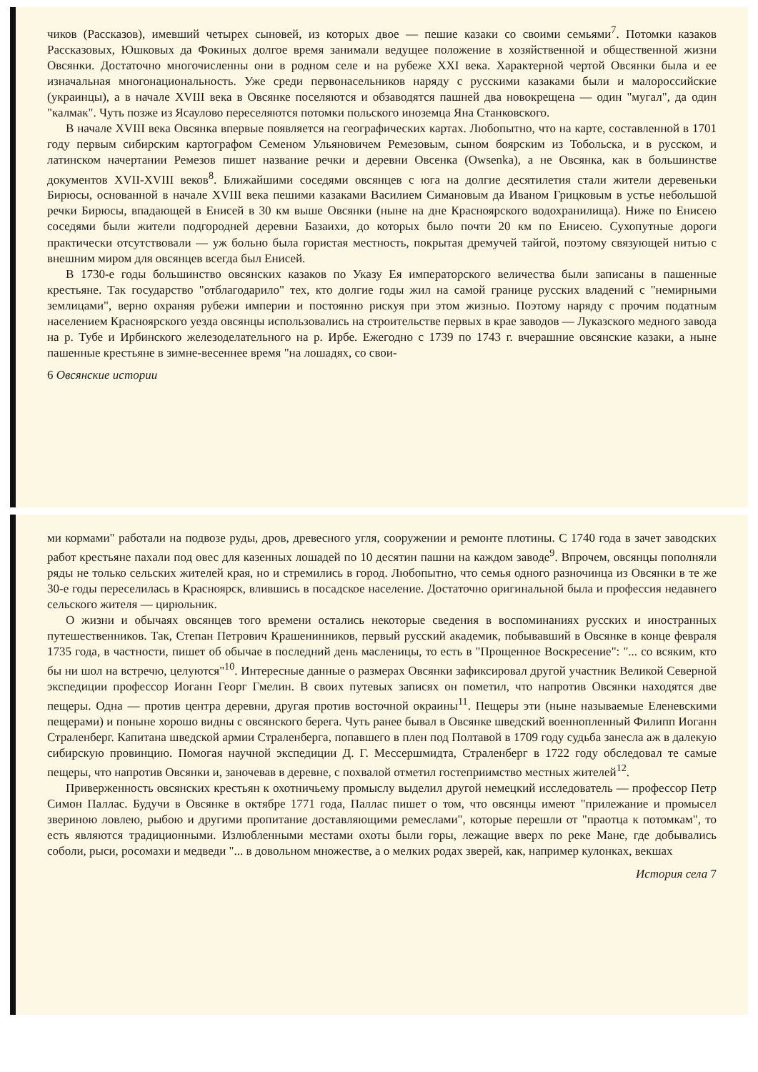чиков (Рассказов), имевший четырех сыновей, из которых двое — пешие казаки со своими семьями<sup>7</sup>. Потомки казаков Рассказовых, Юшковых да Фокиных долгое время занимали ведущее положение в хозяйственной и общественной жизни Овсянки. Достаточно многочисленны они в родном селе и на рубеже XXI века. Характерной чертой Овсянки была и ее изначальная многонациональность. Уже среди первонасельников наряду с русскими казаками были и малороссийские (украинцы), а в начале XVIII века в Овсянке поселяются и обзаводятся пашней два новокрещена — один "мугал", да один "калмак". Чуть позже из Ясаулово переселяются потомки польского иноземца Яна Станковского.
В начале XVIII века Овсянка впервые появляется на географических картах. Любопытно, что на карте, составленной в 1701 году первым сибирским картографом Семеном Ульяновичем Ремезовым, сыном боярским из Тобольска, и в русском, и латинском начертании Ремезов пишет название речки и деревни Овсенка (Owsenka), а не Овсянка, как в большинстве документов XVII-XVIII веков<sup>8</sup>. Ближайшими соседями овсянцев с юга на долгие десятилетия стали жители деревеньки Бирюсы, основанной в начале XVIII века пешими казаками Василием Симановым да Иваном Грицковым в устье небольшой речки Бирюсы, впадающей в Енисей в 30 км выше Овсянки (ныне на дне Красноярского водохранилища). Ниже по Енисею соседями были жители подгородней деревни Базаихи, до которых было почти 20 км по Енисею. Сухопутные дороги практически отсутствовали — уж больно была гористая местность, покрытая дремучей тайгой, поэтому связующей нитью с внешним миром для овсянцев всегда был Енисей.
В 1730-е годы большинство овсянских казаков по Указу Ея императорского величества были записаны в пашенные крестьяне. Так государство "отблагодарило" тех, кто долгие годы жил на самой границе русских владений с "немирными землицами", верно охраняя рубежи империи и постоянно рискуя при этом жизнью. Поэтому наряду с прочим податным населением Красноярского уезда овсянцы использовались на строительстве первых в крае заводов — Луказского медного завода на р. Тубе и Ирбинского железоделательного на р. Ирбе. Ежегодно с 1739 по 1743 г. вчерашние овсянские казаки, а ныне пашенные крестьяне в зимне-весеннее время "на лошадях, со свои-
6 Овсянские истории
ми кормами" работали на подвозе руды, дров, древесного угля, сооружении и ремонте плотины. С 1740 года в зачет заводских работ крестьяне пахали под овес для казенных лошадей по 10 десятин пашни на каждом заводе<sup>9</sup>. Впрочем, овсянцы пополняли ряды не только сельских жителей края, но и стремились в город. Любопытно, что семья одного разночинца из Овсянки в те же 30-е годы переселилась в Красноярск, влившись в посадское население. Достаточно оригинальной была и профессия недавнего сельского жителя — цирюльник.
О жизни и обычаях овсянцев того времени остались некоторые сведения в воспоминаниях русских и иностранных путешественников. Так, Степан Петрович Крашенинников, первый русский академик, побывавший в Овсянке в конце февраля 1735 года, в частности, пишет об обычае в последний день масленицы, то есть в "Прощенное Воскресение": "... со всяким, кто бы ни шол на встречю, целуются"<sup>10</sup>. Интересные данные о размерах Овсянки зафиксировал другой участник Великой Северной экспедиции профессор Иоганн Георг Гмелин. В своих путевых записях он пометил, что напротив Овсянки находятся две пещеры. Одна — против центра деревни, другая против восточной окраины<sup>11</sup>. Пещеры эти (ныне называемые Еленевскими пещерами) и поныне хорошо видны с овсянского берега. Чуть ранее бывал в Овсянке шведский военнопленный Филипп Иоганн Страленберг. Капитана шведской армии Страленберга, попавшего в плен под Полтавой в 1709 году судьба занесла аж в далекую сибирскую провинцию. Помогая научной экспедиции Д. Г. Мессершмидта, Страленберг в 1722 году обследовал те самые пещеры, что напротив Овсянки и, заночевав в деревне, с похвалой отметил гостеприимство местных жителей<sup>12</sup>.
Приверженность овсянских крестьян к охотничьему промыслу выделил другой немецкий исследователь — профессор Петр Симон Паллас. Будучи в Овсянке в октябре 1771 года, Паллас пишет о том, что овсянцы имеют "прилежание и промысел звериною ловлею, рыбою и другими пропитание доставляющими ремеслами", которые перешли от "праотца к потомкам", то есть являются традиционными. Излюбленными местами охоты были горы, лежащие вверх по реке Мане, где добывались соболи, рыси, росомахи и медведи "... в довольном множестве, а о мелких родах зверей, как, например кулонках, векшах
История села 7